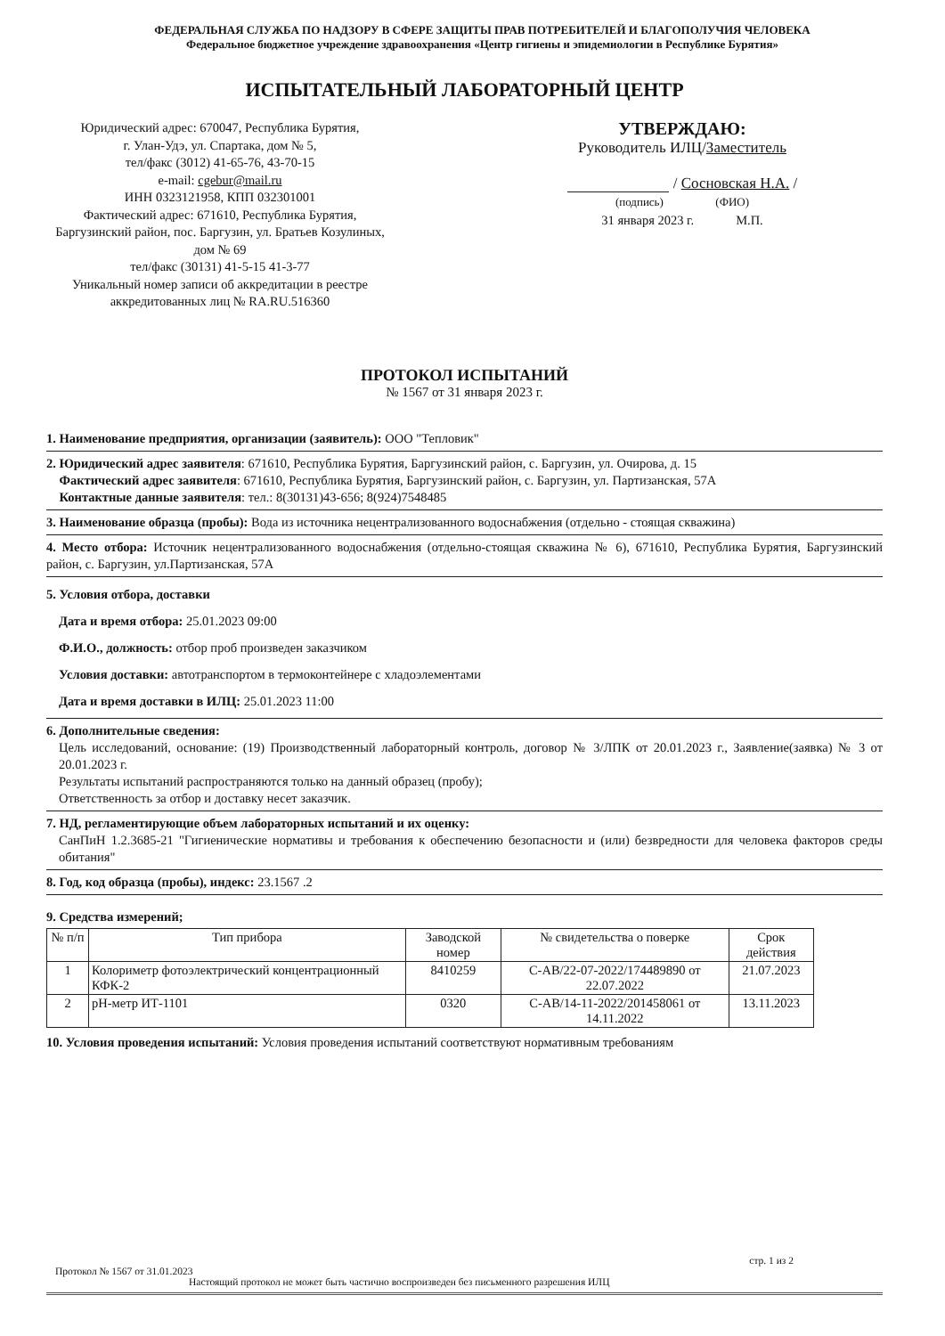ФЕДЕРАЛЬНАЯ СЛУЖБА ПО НАДЗОРУ В СФЕРЕ ЗАЩИТЫ ПРАВ ПОТРЕБИТЕЛЕЙ И БЛАГОПОЛУЧИЯ ЧЕЛОВЕКА
Федеральное бюджетное учреждение здравоохранения «Центр гигиены и эпидемиологии в Республике Бурятия»
ИСПЫТАТЕЛЬНЫЙ ЛАБОРАТОРНЫЙ ЦЕНТР
Юридический адрес: 670047, Республика Бурятия,
г. Улан-Удэ, ул. Спартака, дом № 5,
тел/факс (3012) 41-65-76, 43-70-15
e-mail: cgebur@mail.ru
ИНН 0323121958, КПП 032301001
Фактический адрес: 671610, Республика Бурятия, Баргузинский район, пос. Баргузин, ул. Братьев Козулиных, дом № 69
тел/факс (30131) 41-5-15 41-3-77
Уникальный номер записи об аккредитации в реестре аккредитованных лиц № RA.RU.516360
УТВЕРЖДАЮ:
Руководитель ИЛЦ/Заместитель
/ Сосновская Н.А. /
(подпись) (ФИО)
31 января 2023 г. М.П.
ПРОТОКОЛ ИСПЫТАНИЙ
№ 1567 от 31 января 2023 г.
1. Наименование предприятия, организации (заявитель): ООО "Тепловик"
2. Юридический адрес заявителя: 671610, Республика Бурятия, Баргузинский район, с. Баргузин, ул. Очирова, д. 15
Фактический адрес заявителя: 671610, Республика Бурятия, Баргузинский район, с. Баргузин, ул. Партизанская, 57А
Контактные данные заявителя: тел.: 8(30131)43-656; 8(924)7548485
3. Наименование образца (пробы): Вода из источника нецентрализованного водоснабжения (отдельно - стоящая скважина)
4. Место отбора: Источник нецентрализованного водоснабжения (отдельно-стоящая скважина № 6), 671610, Республика Бурятия, Баргузинский район, с. Баргузин, ул.Партизанская, 57А
5. Условия отбора, доставки
Дата и время отбора: 25.01.2023 09:00
Ф.И.О., должность: отбор проб произведен заказчиком
Условия доставки: автотранспортом в термоконтейнере с хладоэлементами
Дата и время доставки в ИЛЦ: 25.01.2023 11:00
6. Дополнительные сведения:
Цель исследований, основание: (19) Производственный лабораторный контроль, договор № 3/ЛПК от 20.01.2023 г., Заявление(заявка) № 3 от 20.01.2023 г.
Результаты испытаний распространяются только на данный образец (пробу);
Ответственность за отбор и доставку несет заказчик.
7. НД, регламентирующие объем лабораторных испытаний и их оценку:
СанПиН 1.2.3685-21 "Гигиенические нормативы и требования к обеспечению безопасности и (или) безвредности для человека факторов среды обитания"
8. Год, код образца (пробы), индекс: 23.1567 .2
9. Средства измерений;
| № п/п | Тип прибора | Заводской номер | № свидетельства о поверке | Срок действия |
| --- | --- | --- | --- | --- |
| 1 | Колориметр фотоэлектрический концентрационный КФК-2 | 8410259 | С-АВ/22-07-2022/174489890 от 22.07.2022 | 21.07.2023 |
| 2 | pH-метр ИТ-1101 | 0320 | С-АВ/14-11-2022/201458061 от 14.11.2022 | 13.11.2023 |
10. Условия проведения испытаний: Условия проведения испытаний соответствуют нормативным требованиям
стр. 1 из 2
Протокол № 1567 от 31.01.2023
Настоящий протокол не может быть частично воспроизведен без письменного разрешения ИЛЦ